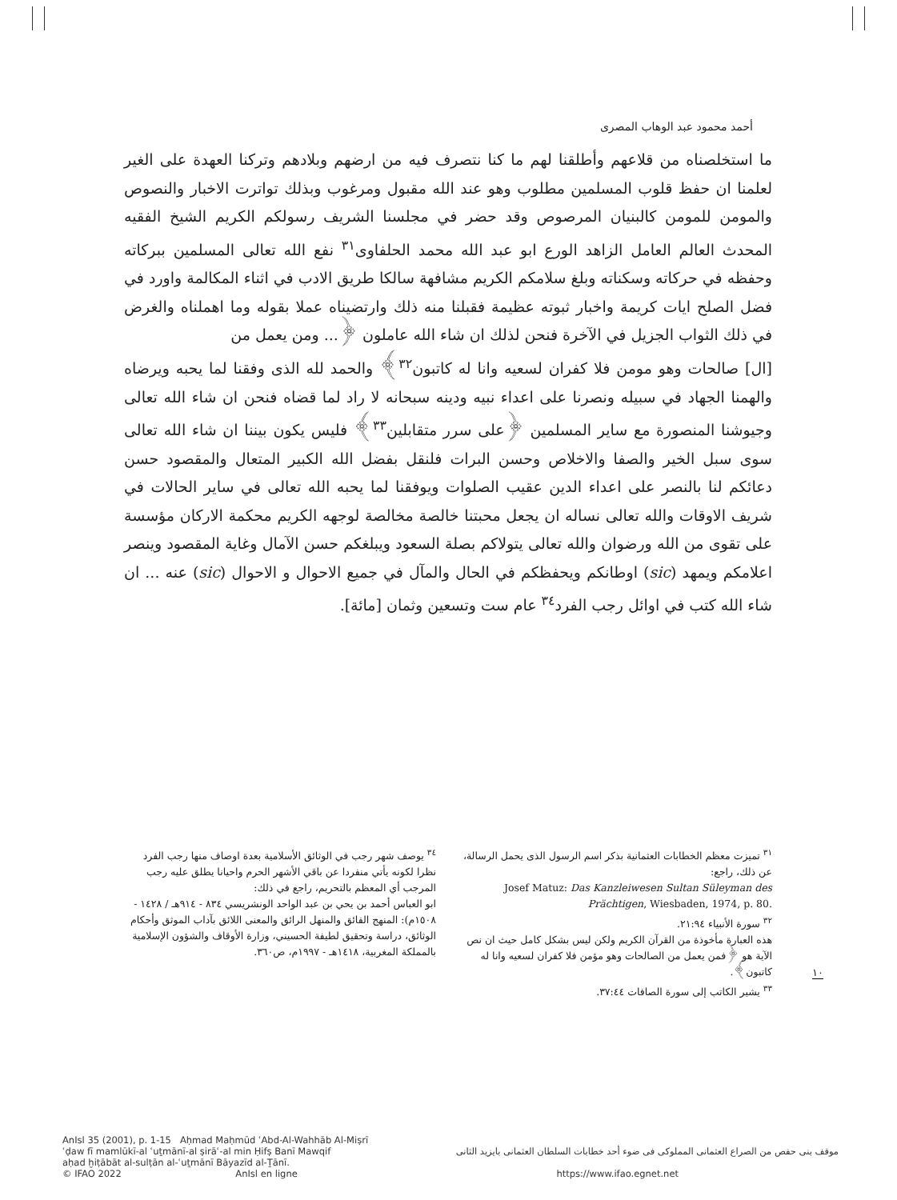أحمد محمود عبد الوهاب المصرى
ما استخلصناه من قلاعهم وأطلقنا لهم ما كنا نتصرف فيه من ارضهم وبلادهم وتركنا العهدة على الغير لعلمنا ان حفظ قلوب المسلمين مطلوب وهو عند الله مقبول ومرغوب وبذلك تواترت الاخبار والنصوص والمومن للمومن كالبنيان المرصوص وقد حضر في مجلسنا الشريف رسولكم الكريم الشيخ الفقيه المحدث العالم العامل الزاهد الورع ابو عبد الله محمد الحلفاوى<sup>٣١</sup> نفع الله تعالى المسلمين ببركاته وحفظه في حركاته وسكناته وبلغ سلامكم الكريم مشافهة سالكا طريق الادب في اثناء المكالمة واورد في فضل الصلح ايات كريمة واخبار ثبوته عظيمة فقبلنا منه ذلك وارتضيناه عملا بقوله وما اهملناه والغرض في ذلك الثواب الجزيل في الآخرة فنحن لذلك ان شاء الله عاملون ﴿... ومن يعمل من
[ال] صالحات وهو مومن فلا كفران لسعيه وانا له كاتبون<sup>٣٢</sup>﴾ والحمد لله الذى وفقنا لما يحبه ويرضاه والهمنا الجهاد في سبيله ونصرنا على اعداء نبيه ودينه سبحانه لا راد لما قضاه فنحن ان شاء الله تعالى وجيوشنا المنصورة مع ساير المسلمين ﴿على سرر متقابلين<sup>٣٣</sup>﴾ فليس يكون بيننا ان شاء الله تعالى سوى سبل الخير والصفا والاخلاص وحسن البرات فلنقل بفضل الله الكبير المتعال والمقصود حسن دعائكم لنا بالنصر على اعداء الدين عقيب الصلوات ويوفقنا لما يحبه الله تعالى في ساير الحالات في شريف الاوقات والله تعالى نساله ان يجعل محبتنا خالصة مخالصة لوجهه الكريم محكمة الاركان مؤسسة على تقوى من الله ورضوان والله تعالى يتولاكم بصلة السعود ويبلغكم حسن الآمال وغاية المقصود وينصر اعلامكم ويمهد (sic) اوطانكم ويحفظكم في الحال والمآل في جميع الاحوال و الاحوال (sic) عنه ... ان شاء الله كتب في اوائل رجب الفرد<sup>٣٤</sup> عام ست وتسعين وثمان [مائة].
<sup>٣١</sup> تميزت معظم الخطابات العثمانية بذكر اسم الرسول الذى يحمل الرسالة، عن ذلك، راجع:
Josef Matuz: Das Kanzleiwesen Sultan Süleyman des Prächtigen, Wiesbaden, 1974, p. 80.
<sup>٣٢</sup> سورة الأنبياء ٢١:٩٤.
هذه العبارة مأخوذة من القرآن الكريم ولكن ليس بشكل كامل حيث ان نص الآية هو ﴿فمن يعمل من الصالحات وهو مؤمن فلا كفران لسعيه وانا له كاتبون﴾.
<sup>٣٣</sup> يشير الكاتب إلى سورة الصافات ٣٧:٤٤.
<sup>٣٤</sup> يوصف شهر رجب في الوثائق الأسلامية بعدة اوصاف منها رجب الفرد نظرا لكونه يأتي منفردا عن باقي الأشهر الحرم واحيانا يطلق عليه رجب المرجب أي المعظم بالتحريم، راجع في ذلك:
ابو العباس أحمد بن يحي بن عبد الواحد الونشريسي ٨٣٤ - ٩١٤هـ / ١٤٢٨ - ١٥٠٨م): المنهج الفائق والمنهل الرائق والمعنى اللائق بآداب الموثق وأحكام الوثائق، دراسة وتحقيق لطيفة الحسيني، وزارة الأوقاف والشؤون الإسلامية بالمملكة المغربية، ١٤١٨هـ - ١٩٩٧م، ص٣٦٠.
١٠
AnIsl 35 (2001), p. 1-15 Aḥmad Maḥmūd ʿAbd-Al-Wahhāb Al-Miṣrī
ʿḍaw fī mamlūkī-al ʿuṯmānī-al ṣirāʿ-al min Ḥifṣ Banī Mawqif موقف بنى حفص من الصراع العثمانى المملوكى فى ضوء أحد خطابات السلطان العثمانى بايزيد الثانى
aḥad ḫiṭābāt al-sulṭān al-ʿuṯmānī Bāyazīd al-Ṯānī.
© IFAO 2022 AnIsl en ligne https://www.ifao.egnet.net